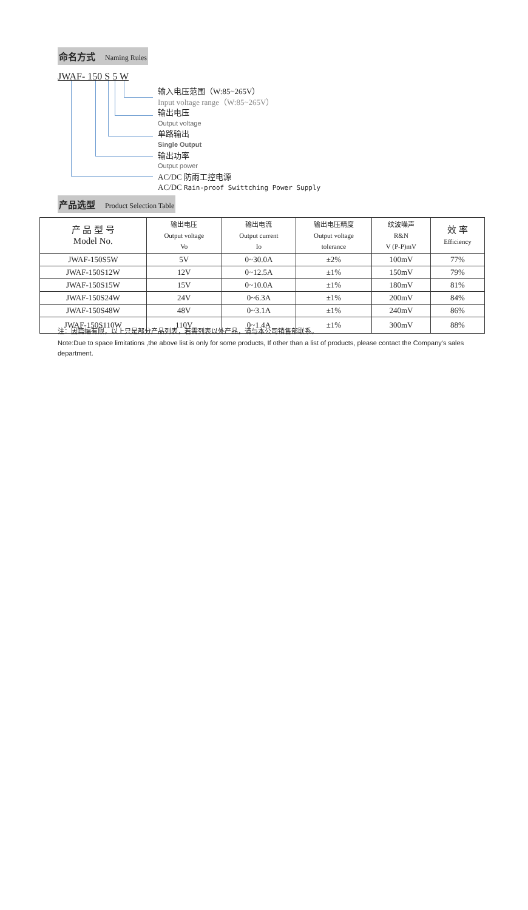命名方式 Naming Rules
JWAF- 150 S 5 W
输入电压范围（W:85~265V）
Input voltage range（W:85~265V）
输出电压
Output voltage
单路输出
Single Output
输出功率
Output power
AC/DC 防雨工控电源
AC/DC Rain-proof Swittching Power Supply
产品选型 Product Selection Table
| 产 品 型 号 Model No. | 输出电压 Output voltage Vo | 输出电流 Output current Io | 输出电压精度 Output voltage tolerance | 纹波噪声 R&N V (P-P)mV | 效 率 Efficiency |
| --- | --- | --- | --- | --- | --- |
| JWAF-150S5W | 5V | 0~30.0A | ±2% | 100mV | 77% |
| JWAF-150S12W | 12V | 0~12.5A | ±1% | 150mV | 79% |
| JWAF-150S15W | 15V | 0~10.0A | ±1% | 180mV | 81% |
| JWAF-150S24W | 24V | 0~6.3A | ±1% | 200mV | 84% |
| JWAF-150S48W | 48V | 0~3.1A | ±1% | 240mV | 86% |
| JWAF-150S110W | 110V | 0~1.4A | ±1% | 300mV | 88% |
注：因篇幅有限，以上只是部分产品列表，若需列表以外产品，请与本公司销售部联系。
Note:Due to space limitations ,the above list is only for some products, If other than a list of products, please contact the Company's sales department.